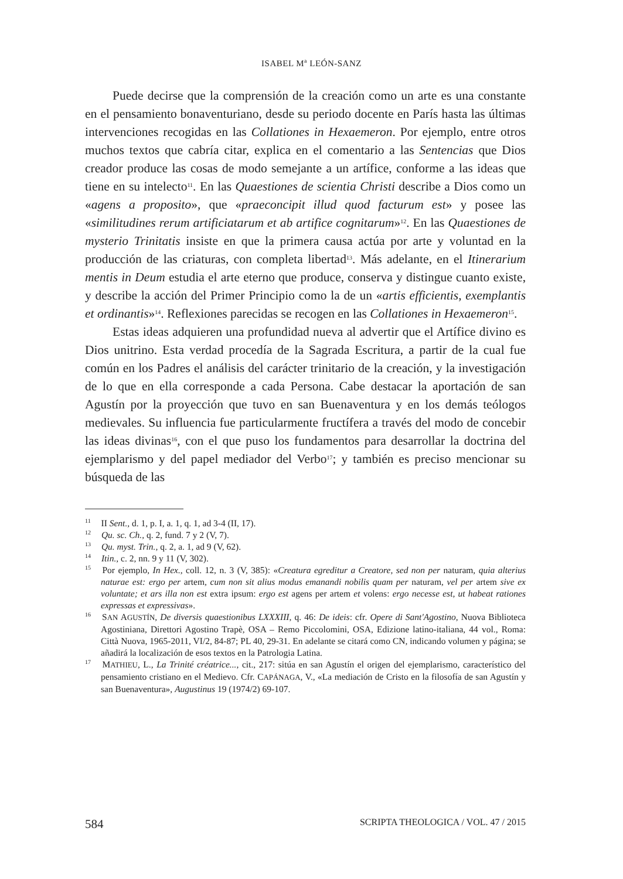ISABEL M<sup>a</sup> LEÓN-SANZ
Puede decirse que la comprensión de la creación como un arte es una constante en el pensamiento bonaventuriano, desde su periodo docente en París hasta las últimas intervenciones recogidas en las Collationes in Hexaemeron. Por ejemplo, entre otros muchos textos que cabría citar, explica en el comentario a las Sentencias que Dios creador produce las cosas de modo semejante a un artífice, conforme a las ideas que tiene en su intelecto<sup>11</sup>. En las Quaestiones de scientia Christi describe a Dios como un «agens a proposito», que «praeconcipit illud quod facturum est» y posee las «similitudines rerum artificiatarum et ab artifice cognitarum»<sup>12</sup>. En las Quaestiones de mysterio Trinitatis insiste en que la primera causa actúa por arte y voluntad en la producción de las criaturas, con completa libertad<sup>13</sup>. Más adelante, en el Itinerarium mentis in Deum estudia el arte eterno que produce, conserva y distingue cuanto existe, y describe la acción del Primer Principio como la de un «artis efficientis, exemplantis et ordinantis»<sup>14</sup>. Reflexiones parecidas se recogen en las Collationes in Hexaemeron<sup>15</sup>.
Estas ideas adquieren una profundidad nueva al advertir que el Artífice divino es Dios unitrino. Esta verdad procedía de la Sagrada Escritura, a partir de la cual fue común en los Padres el análisis del carácter trinitario de la creación, y la investigación de lo que en ella corresponde a cada Persona. Cabe destacar la aportación de san Agustín por la proyección que tuvo en san Buenaventura y en los demás teólogos medievales. Su influencia fue particularmente fructífera a través del modo de concebir las ideas divinas<sup>16</sup>, con el que puso los fundamentos para desarrollar la doctrina del ejemplarismo y del papel mediador del Verbo<sup>17</sup>; y también es preciso mencionar su búsqueda de las
<sup>11</sup> II Sent., d. 1, p. I, a. 1, q. 1, ad 3-4 (II, 17).
<sup>12</sup> Qu. sc. Ch., q. 2, fund. 7 y 2 (V, 7).
<sup>13</sup> Qu. myst. Trin., q. 2, a. 1, ad 9 (V, 62).
<sup>14</sup> Itin., c. 2, nn. 9 y 11 (V, 302).
<sup>15</sup> Por ejemplo, In Hex., coll. 12, n. 3 (V, 385): «Creatura egreditur a Creatore, sed non per naturam, quia alterius naturae est: ergo per artem, cum non sit alius modus emanandi nobilis quam per naturam, vel per artem sive ex voluntate; et ars illa non est extra ipsum: ergo est agens per artem et volens: ergo necesse est, ut habeat rationes expressas et expressivas».
<sup>16</sup> SAN AGUSTÍN, De diversis quaestionibus LXXXIII, q. 46: De ideis: cfr. Opere di Sant'Agostino, Nuova Biblioteca Agostiniana, Direttori Agostino Trapè, OSA – Remo Piccolomini, OSA, Edizione latino-italiana, 44 vol., Roma: Città Nuova, 1965-2011, VI/2, 84-87; PL 40, 29-31. En adelante se citará como CN, indicando volumen y página; se añadirá la localización de esos textos en la Patrologia Latina.
<sup>17</sup> MATHIEU, L., La Trinité créatrice..., cit., 217: sitúa en san Agustín el origen del ejemplarismo, característico del pensamiento cristiano en el Medievo. Cfr. CAPÁNAGA, V., «La mediación de Cristo en la filosofía de san Agustín y san Buenaventura», Augustinus 19 (1974/2) 69-107.
584 SCRIPTA THEOLOGICA / VOL. 47 / 2015